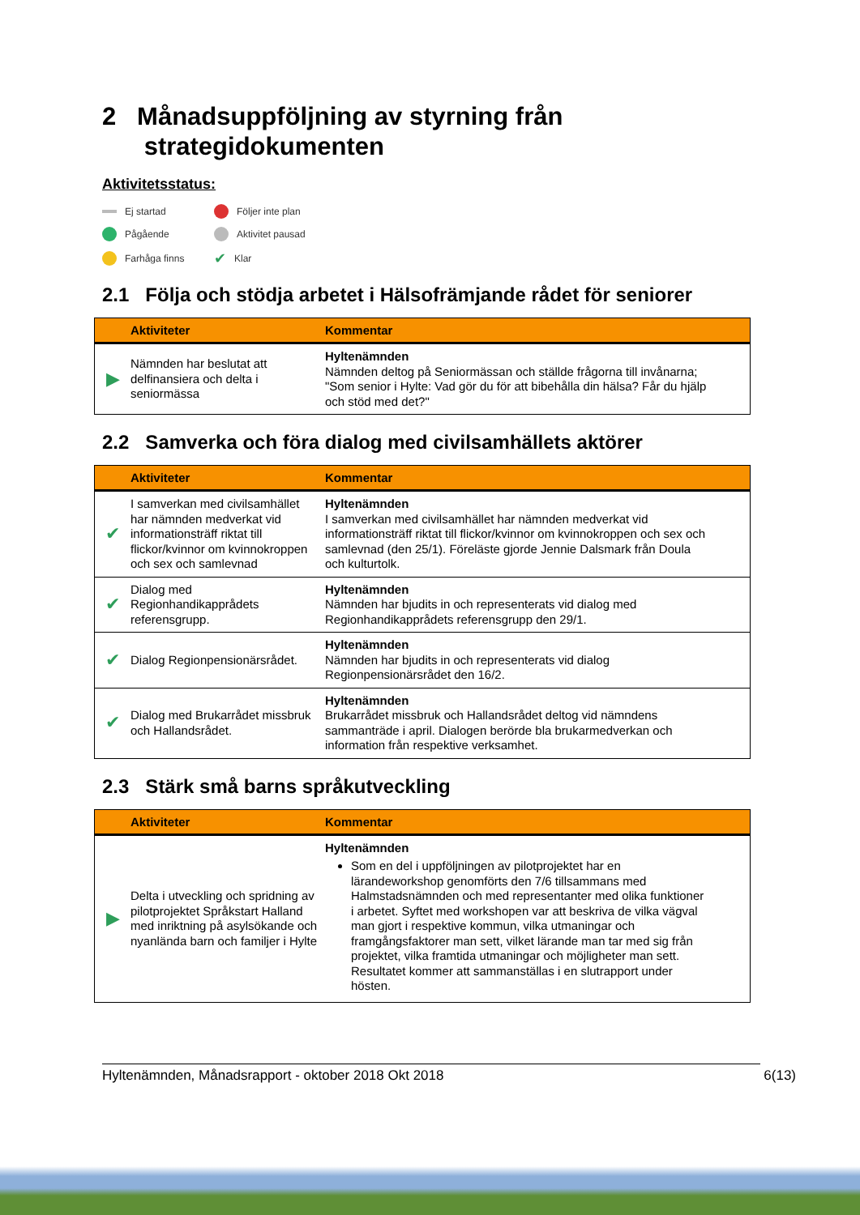2 Månadsuppföljning av styrning från
strategidokumenten
Aktivitetsstatus:
Ej startad Följer inte plan Pågående Aktivitet pausad Farhåga finns ✔ Klar
2.1 Följa och stödja arbetet i Hälsofrämjande rådet för seniorer
| | Aktiviteter | Kommentar |
| --- | --- | --- |
| ▶ | Nämnden har beslutat att delfinansiera och delta i seniormässa | Hyltenämnden Nämnden deltog på Seniormässan och ställde frågorna till invånarna; "Som senior i Hylte: Vad gör du för att bibehålla din hälsa? Får du hjälp och stöd med det?" |
2.2 Samverka och föra dialog med civilsamhällets aktörer
| | Aktiviteter | Kommentar |
| --- | --- | --- |
| ✔ | I samverkan med civilsamhället har nämnden medverkat vid informationsträff riktat till flickor/kvinnor om kvinnokroppen och sex och samlevnad | Hyltenämnden I samverkan med civilsamhället har nämnden medverkat vid informationsträff riktat till flickor/kvinnor om kvinnokroppen och sex och samlevnad (den 25/1). Föreläste gjorde Jennie Dalsmark från Doula och kulturtolk. |
| ✔ | Dialog med Regionhandikapprådets referensgrupp. | Hyltenämnden Nämnden har bjudits in och representerats vid dialog med Regionhandikapprådets referensgrupp den 29/1. |
| ✔ | Dialog Regionpensionärsrådet. | Hyltenämnden Nämnden har bjudits in och representerats vid dialog Regionpensionärsrådet den 16/2. |
| ✔ | Dialog med Brukarrådet missbruk och Hallandsrådet. | Hyltenämnden Brukarrådet missbruk och Hallandsrådet deltog vid nämndens sammanträde i april. Dialogen berörde bla brukarmedverkan och information från respektive verksamhet. |
2.3 Stärk små barns språkutveckling
| | Aktiviteter | Kommentar |
| --- | --- | --- |
| ▶ | Delta i utveckling och spridning av pilotprojektet Språkstart Halland med inriktning på asylsökande och nyanlända barn och familjer i Hylte | Hyltenämnden Som en del i uppföljningen av pilotprojektet har en lärandeworkshop genomförts den 7/6 tillsammans med Halmstadsnämnden och med representanter med olika funktioner i arbetet. Syftet med workshopen var att beskriva de vilka vägval man gjort i respektive kommun, vilka utmaningar och framgångsfaktorer man sett, vilket lärande man tar med sig från projektet, vilka framtida utmaningar och möjligheter man sett. Resultatet kommer att sammanställas i en slutrapport under hösten. |
Hyltenämnden, Månadsrapport - oktober 2018 Okt 2018 6(13)